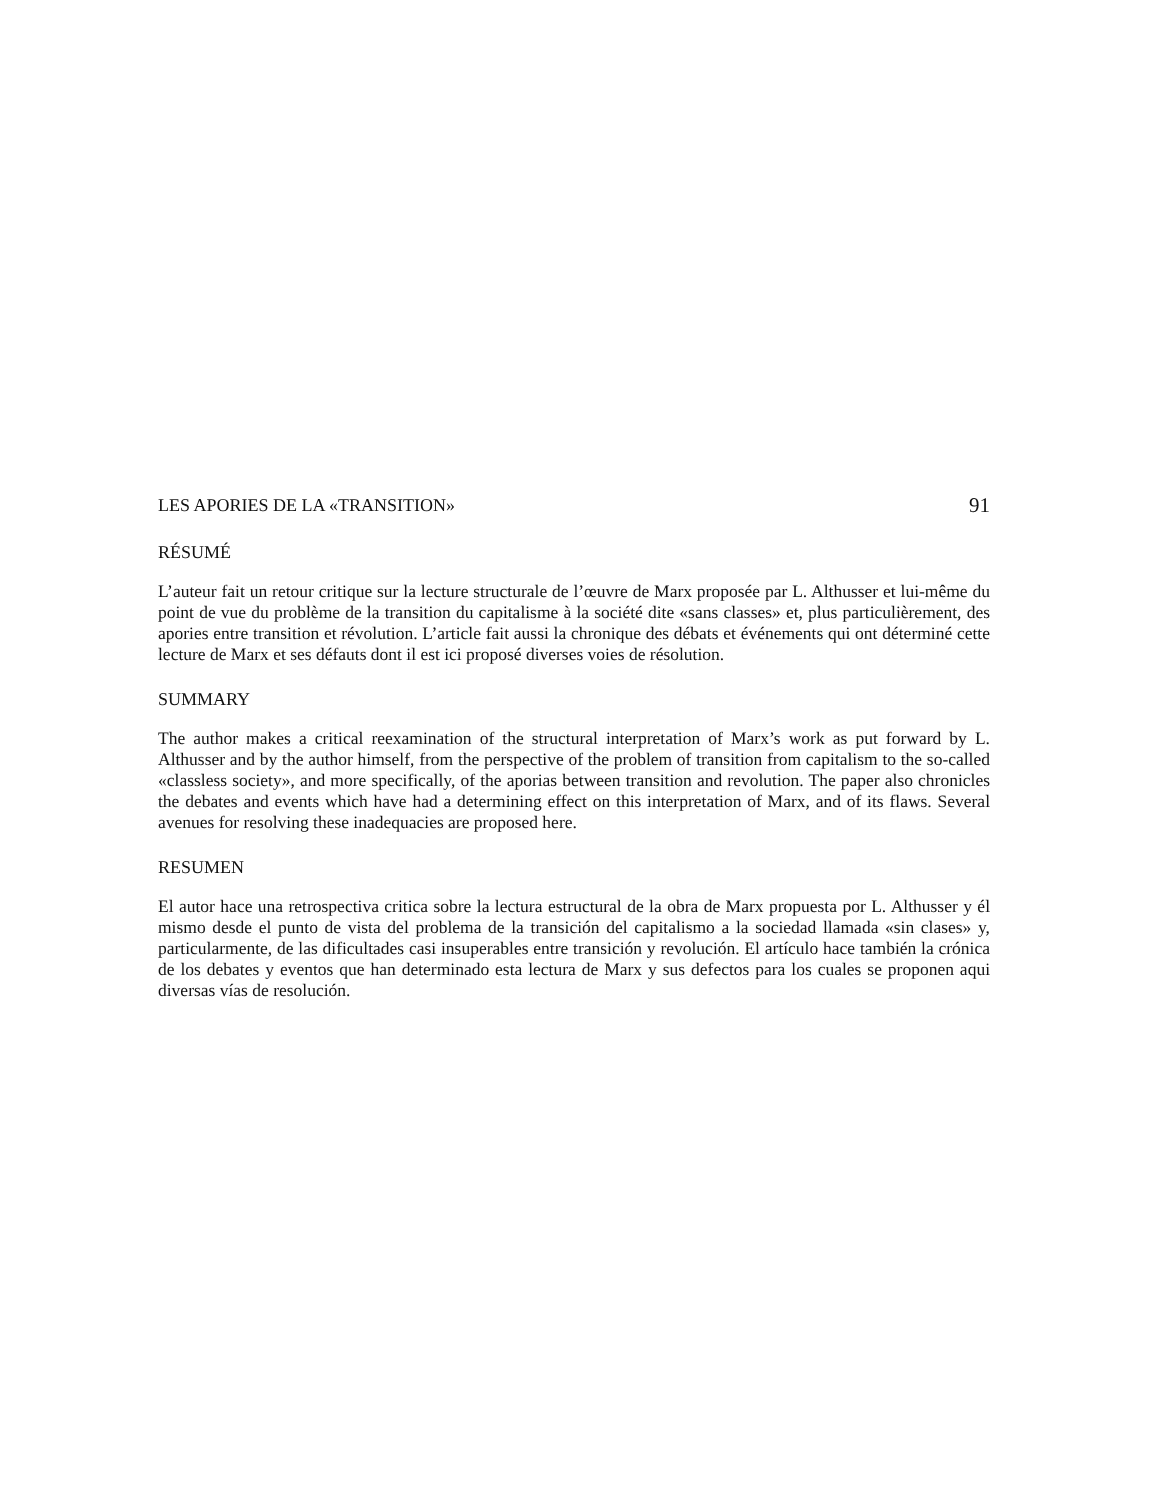LES APORIES DE LA «TRANSITION» 91
RÉSUMÉ
L’auteur fait un retour critique sur la lecture structurale de l’œuvre de Marx proposée par L. Althusser et lui-même du point de vue du problème de la transition du capitalisme à la société dite «sans classes» et, plus particulièrement, des apories entre transition et révolution. L’article fait aussi la chronique des débats et événements qui ont déterminé cette lecture de Marx et ses défauts dont il est ici proposé diverses voies de résolution.
SUMMARY
The author makes a critical reexamination of the structural interpretation of Marx’s work as put forward by L. Althusser and by the author himself, from the perspective of the problem of transition from capitalism to the so-called «classless society», and more specifically, of the aporias between transition and revolution. The paper also chronicles the debates and events which have had a determining effect on this interpretation of Marx, and of its flaws. Several avenues for resolving these inadequacies are proposed here.
RESUMEN
El autor hace una retrospectiva critica sobre la lectura estructural de la obra de Marx propuesta por L. Althusser y él mismo desde el punto de vista del problema de la transición del capitalismo a la sociedad llamada «sin clases» y, particularmente, de las dificultades casi insuperables entre transición y revolución. El artículo hace también la crónica de los debates y eventos que han determinado esta lectura de Marx y sus defectos para los cuales se proponen aqui diversas vías de resolución.